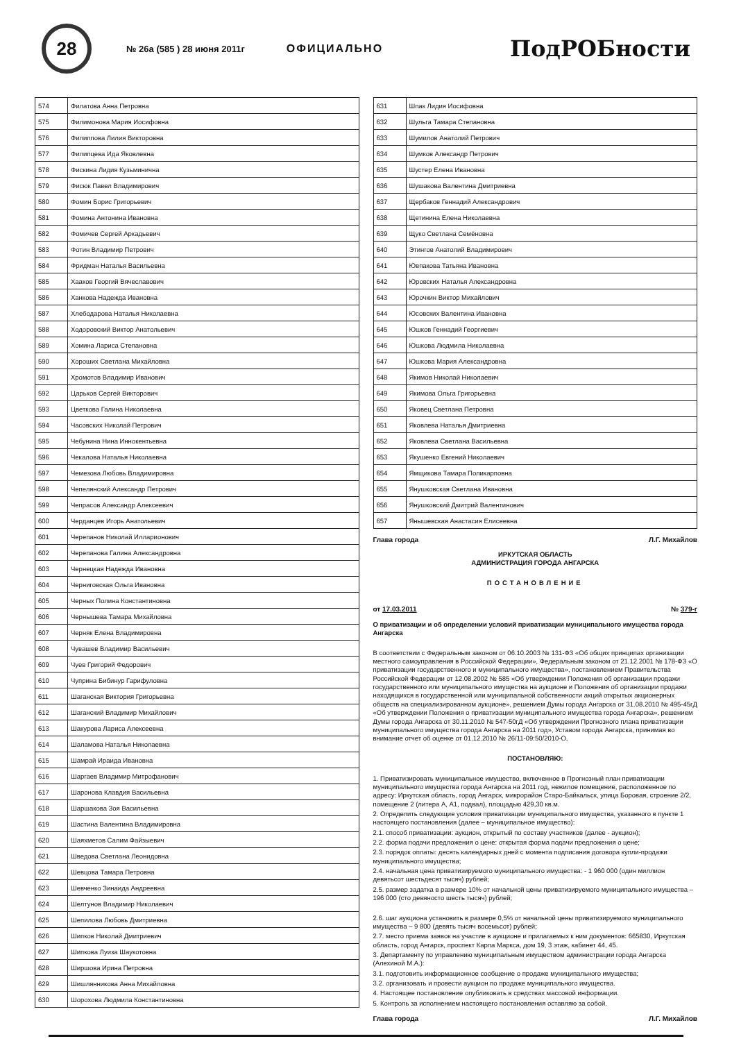28
№ 26а (585 ) 28 июня 2011г
ОФИЦИАЛЬНО
ПодРОБности
| 574 | Филатова Анна Петровна |
| 575 | Филимонова Мария Иосифовна |
| 576 | Филиппова Лилия Викторовна |
| 577 | Филипцева Ида Яковлевна |
| 578 | Фискина Лидия Кузьминична |
| 579 | Фисюк Павел Владимирович |
| 580 | Фомин Борис Григорьевич |
| 581 | Фомина Антонина Ивановна |
| 582 | Фомичев Сергей Аркадьевич |
| 583 | Фотин Владимир Петрович |
| 584 | Фридман Наталья Васильевна |
| 585 | Хааков Георгий Вячеславович |
| 586 | Ханкова Надежда Ивановна |
| 587 | Хлебодарова Наталья Николаевна |
| 588 | Ходоровский Виктор Анатольевич |
| 589 | Хомина Лариса Степановна |
| 590 | Хороших Светлана Михайловна |
| 591 | Хромотов Владимир Иванович |
| 592 | Царьков Сергей Викторович |
| 593 | Цветкова Галина Николаевна |
| 594 | Часовских Николай Петрович |
| 595 | Чебунина Нина Иннокентьевна |
| 596 | Чекалова Наталья Николаевна |
| 597 | Чемезова Любовь Владимировна |
| 598 | Чепелянский Александр Петрович |
| 599 | Чепрасов Александр Алексеевич |
| 600 | Черданцев Игорь Анатольевич |
| 601 | Черепанов Николай Илларионович |
| 602 | Черепанова Галина Александровна |
| 603 | Чернецкая Надежда Ивановна |
| 604 | Черниговская Ольга Ивановна |
| 605 | Черных Полина Константиновна |
| 606 | Чернышева Тамара Михайловна |
| 607 | Черняк Елена Владимировна |
| 608 | Чувашев Владимир Васильевич |
| 609 | Чуев Григорий Федорович |
| 610 | Чуприна Бибинур Гарифуловна |
| 611 | Шаганская Виктория Григорьевна |
| 612 | Шаганский Владимир Михайлович |
| 613 | Шакурова Лариса Алексеевна |
| 614 | Шаламова Наталья Николаевна |
| 615 | Шамрай Ираида Ивановна |
| 616 | Шаргаев Владимир Митрофанович |
| 617 | Шаронова Клавдия Васильевна |
| 618 | Шаршакова Зоя Васильевна |
| 619 | Шастина Валентина Владимировна |
| 620 | Шаяхметов Салим Файзыевич |
| 621 | Шведова Светлана Леонидовна |
| 622 | Шевцова Тамара Петровна |
| 623 | Шевченко Зинаида Андреевна |
| 624 | Шелтунов Владимир Николаевич |
| 625 | Шепилова Любовь Дмитриевна |
| 626 | Шипков Николай Дмитриевич |
| 627 | Шипкова Луиза Шаукотовна |
| 628 | Ширшова Ирина Петровна |
| 629 | Шишлянникова Анна Михайловна |
| 630 | Шорохова Людмила Константиновна |
| 631 | Шпак Лидия Иосифовна |
| 632 | Шульга Тамара Степановна |
| 633 | Шумилов Анатолий Петрович |
| 634 | Шумков Александр Петрович |
| 635 | Шустер Елена Ивановна |
| 636 | Шушакова Валентина Дмитриевна |
| 637 | Щербаков Геннадий Александрович |
| 638 | Щетинина Елена Николаевна |
| 639 | Щуко Светлана Семёновна |
| 640 | Этингов Анатолий Владимирович |
| 641 | Ювпакова Татьяна Ивановна |
| 642 | Юровских Наталья Александровна |
| 643 | Юрочкин Виктор Михайлович |
| 644 | Юсовских Валентина Ивановна |
| 645 | Юшков Геннадий Георгиевич |
| 646 | Юшкова Людмила Николаевна |
| 647 | Юшкова Мария Александровна |
| 648 | Якимов Николай Николаевич |
| 649 | Якимова Ольга Григорьевна |
| 650 | Яковец Светлана Петровна |
| 651 | Яковлева Наталья Дмитриевна |
| 652 | Яковлева Светлана Васильевна |
| 653 | Якушенко Евгений Николаевич |
| 654 | Ямщикова Тамара Поликарповна |
| 655 | Янушковская Светлана Ивановна |
| 656 | Янушковский Дмитрий Валентинович |
| 657 | Янышевская Анастасия Елисеевна |
Глава города Л.Г. Михайлов
ИРКУТСКАЯ ОБЛАСТЬ
АДМИНИСТРАЦИЯ ГОРОДА АНГАРСКА
ПОСТАНОВЛЕНИЕ
от 17.03.2011 № 379-г
О приватизации и об определении условий приватизации муниципального имущества города Ангарска
В соответствии с Федеральным законом от 06.10.2003 № 131-ФЗ «Об общих принципах организации местного самоуправления в Российской Федерации», Федеральным законом от 21.12.2001 № 178-ФЗ «О приватизации государственного и муниципального имущества», постановлением Правительства Российской Федерации от 12.08.2002 № 585 «Об утверждении Положения об организации продажи государственного или муниципального имущества на аукционе и Положения об организации продажи находящихся в государственной или муниципальной собственности акций открытых акционерных обществ на специализированном аукционе», решением Думы города Ангарска от 31.08.2010 № 495-45гД «Об утверждении Положения о приватизации муниципального имущества города Ангарска», решением Думы города Ангарска от 30.11.2010 № 547-50гД «Об утверждении Прогнозного плана приватизации муниципального имущества города Ангарска на 2011 год», Уставом города Ангарска, принимая во внимание отчет об оценке от 01.12.2010 № 26/11-09:50/2010-О,
ПОСТАНОВЛЯЮ:
1. Приватизировать муниципальное имущество, включенное в Прогнозный план приватизации муниципального имущества города Ангарска на 2011 год, нежилое помещение, расположенное по адресу: Иркутская область, город Ангарск, микрорайон Старо-Байкальск, улица Боровая, строение 2/2, помещение 2 (литера А, А1, подвал), площадью 429,30 кв.м.
2. Определить следующие условия приватизации муниципального имущества, указанного в пункте 1 настоящего постановления (далее – муниципальное имущество):
2.1. способ приватизации: аукцион, открытый по составу участников (далее - аукцион);
2.2. форма подачи предложения о цене: открытая форма подачи предложения о цене;
2.3. порядок оплаты: десять календарных дней с момента подписания договора купли-продажи муниципального имущества;
2.4. начальная цена приватизируемого муниципального имущества: - 1 960 000 (один миллион девятьсот шестьдесят тысяч) рублей;
2.5. размер задатка в размере 10% от начальной цены приватизируемого муниципального имущества – 196 000 (сто девяносто шесть тысяч) рублей;
2.6. шаг аукциона установить в размере 0,5% от начальной цены приватизируемого муниципального имущества – 9 800 (девять тысяч восемьсот) рублей;
2.7. место приема заявок на участие в аукционе и прилагаемых к ним документов: 665830, Иркутская область, город Ангарск, проспект Карла Маркса, дом 19, 3 этаж, кабинет 44, 45.
3. Департаменту по управлению муниципальным имуществом администрации города Ангарска (Алехиной М.А.):
3.1. подготовить информационное сообщение о продаже муниципального имущества;
3.2. организовать и провести аукцион по продаже муниципального имущества.
4. Настоящее постановление опубликовать в средствах массовой информации.
5. Контроль за исполнением настоящего постановления оставляю за собой.
Глава города Л.Г. Михайлов